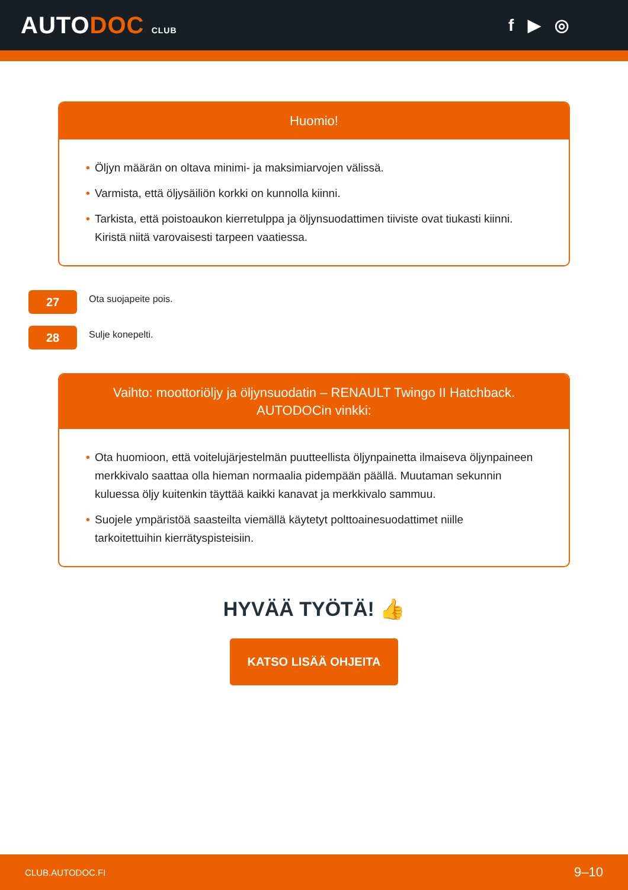AUTODOC CLUB
f ▶ ◎
Huomio!
• Öljyn määrän on oltava minimi- ja maksimiarvojen välissä.
• Varmista, että öljysäiliön korkki on kunnolla kiinni.
• Tarkista, että poistoaukon kierretulppa ja öljynsuodattimen tiiviste ovat tiukasti kiinni. Kiristä niitä varovaisesti tarpeen vaatiessa.
27
Ota suojapeite pois.
28
Sulje konepelti.
Vaihto: moottoriöljy ja öljynsuodatin – RENAULT Twingo II Hatchback. AUTODOCin vinkki:
• Ota huomioon, että voitelujärjestelmän puutteellista öljynpainetta ilmaiseva öljynpaineen merkkivalo saattaa olla hieman normaalia pidempään päällä. Muutaman sekunnin kuluessa öljy kuitenkin täyttää kaikki kanavat ja merkkivalo sammuu.
• Suojele ympäristöä saasteilta viemällä käytetyt polttoainesuodattimet niille tarkoitettuihin kierrätyspisteisiin.
HYVÄÄ TYÖTÄ! 👍
KATSO LISÄÄ OHJEITA
CLUB.AUTODOC.FI 9–10